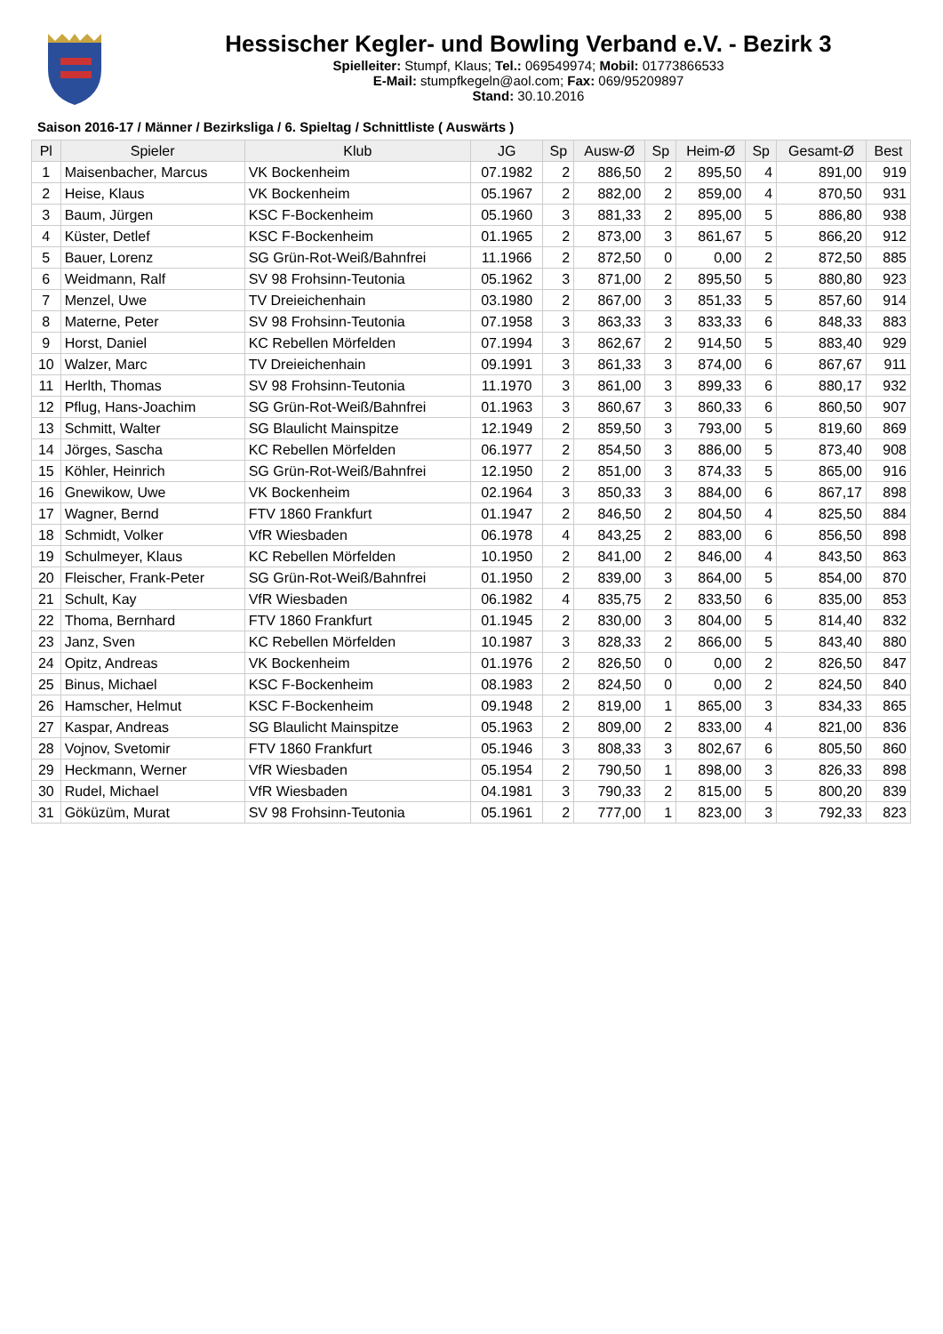Hessischer Kegler- und Bowling Verband e.V. - Bezirk 3
Spielleiter: Stumpf, Klaus; Tel.: 069549974; Mobil: 01773866533
E-Mail: stumpfkegeln@aol.com; Fax: 069/95209897
Stand: 30.10.2016
Saison 2016-17 / Männer / Bezirksliga / 6. Spieltag / Schnittliste ( Auswärts )
| Pl | Spieler | Klub | JG | Sp | Ausw-Ø | Sp | Heim-Ø | Sp | Gesamt-Ø | Best |
| --- | --- | --- | --- | --- | --- | --- | --- | --- | --- | --- |
| 1 | Maisenbacher, Marcus | VK Bockenheim | 07.1982 | 2 | 886,50 | 2 | 895,50 | 4 | 891,00 | 919 |
| 2 | Heise, Klaus | VK Bockenheim | 05.1967 | 2 | 882,00 | 2 | 859,00 | 4 | 870,50 | 931 |
| 3 | Baum, Jürgen | KSC F-Bockenheim | 05.1960 | 3 | 881,33 | 2 | 895,00 | 5 | 886,80 | 938 |
| 4 | Küster, Detlef | KSC F-Bockenheim | 01.1965 | 2 | 873,00 | 3 | 861,67 | 5 | 866,20 | 912 |
| 5 | Bauer, Lorenz | SG Grün-Rot-Weiß/Bahnfrei | 11.1966 | 2 | 872,50 | 0 | 0,00 | 2 | 872,50 | 885 |
| 6 | Weidmann, Ralf | SV 98 Frohsinn-Teutonia | 05.1962 | 3 | 871,00 | 2 | 895,50 | 5 | 880,80 | 923 |
| 7 | Menzel, Uwe | TV Dreieichenhain | 03.1980 | 2 | 867,00 | 3 | 851,33 | 5 | 857,60 | 914 |
| 8 | Materne, Peter | SV 98 Frohsinn-Teutonia | 07.1958 | 3 | 863,33 | 3 | 833,33 | 6 | 848,33 | 883 |
| 9 | Horst, Daniel | KC Rebellen Mörfelden | 07.1994 | 3 | 862,67 | 2 | 914,50 | 5 | 883,40 | 929 |
| 10 | Walzer, Marc | TV Dreieichenhain | 09.1991 | 3 | 861,33 | 3 | 874,00 | 6 | 867,67 | 911 |
| 11 | Herlth, Thomas | SV 98 Frohsinn-Teutonia | 11.1970 | 3 | 861,00 | 3 | 899,33 | 6 | 880,17 | 932 |
| 12 | Pflug, Hans-Joachim | SG Grün-Rot-Weiß/Bahnfrei | 01.1963 | 3 | 860,67 | 3 | 860,33 | 6 | 860,50 | 907 |
| 13 | Schmitt, Walter | SG Blaulicht Mainspitze | 12.1949 | 2 | 859,50 | 3 | 793,00 | 5 | 819,60 | 869 |
| 14 | Jörges, Sascha | KC Rebellen Mörfelden | 06.1977 | 2 | 854,50 | 3 | 886,00 | 5 | 873,40 | 908 |
| 15 | Köhler, Heinrich | SG Grün-Rot-Weiß/Bahnfrei | 12.1950 | 2 | 851,00 | 3 | 874,33 | 5 | 865,00 | 916 |
| 16 | Gnewikow, Uwe | VK Bockenheim | 02.1964 | 3 | 850,33 | 3 | 884,00 | 6 | 867,17 | 898 |
| 17 | Wagner, Bernd | FTV 1860 Frankfurt | 01.1947 | 2 | 846,50 | 2 | 804,50 | 4 | 825,50 | 884 |
| 18 | Schmidt, Volker | VfR Wiesbaden | 06.1978 | 4 | 843,25 | 2 | 883,00 | 6 | 856,50 | 898 |
| 19 | Schulmeyer, Klaus | KC Rebellen Mörfelden | 10.1950 | 2 | 841,00 | 2 | 846,00 | 4 | 843,50 | 863 |
| 20 | Fleischer, Frank-Peter | SG Grün-Rot-Weiß/Bahnfrei | 01.1950 | 2 | 839,00 | 3 | 864,00 | 5 | 854,00 | 870 |
| 21 | Schult, Kay | VfR Wiesbaden | 06.1982 | 4 | 835,75 | 2 | 833,50 | 6 | 835,00 | 853 |
| 22 | Thoma, Bernhard | FTV 1860 Frankfurt | 01.1945 | 2 | 830,00 | 3 | 804,00 | 5 | 814,40 | 832 |
| 23 | Janz, Sven | KC Rebellen Mörfelden | 10.1987 | 3 | 828,33 | 2 | 866,00 | 5 | 843,40 | 880 |
| 24 | Opitz, Andreas | VK Bockenheim | 01.1976 | 2 | 826,50 | 0 | 0,00 | 2 | 826,50 | 847 |
| 25 | Binus, Michael | KSC F-Bockenheim | 08.1983 | 2 | 824,50 | 0 | 0,00 | 2 | 824,50 | 840 |
| 26 | Hamscher, Helmut | KSC F-Bockenheim | 09.1948 | 2 | 819,00 | 1 | 865,00 | 3 | 834,33 | 865 |
| 27 | Kaspar, Andreas | SG Blaulicht Mainspitze | 05.1963 | 2 | 809,00 | 2 | 833,00 | 4 | 821,00 | 836 |
| 28 | Vojnov, Svetomir | FTV 1860 Frankfurt | 05.1946 | 3 | 808,33 | 3 | 802,67 | 6 | 805,50 | 860 |
| 29 | Heckmann, Werner | VfR Wiesbaden | 05.1954 | 2 | 790,50 | 1 | 898,00 | 3 | 826,33 | 898 |
| 30 | Rudel, Michael | VfR Wiesbaden | 04.1981 | 3 | 790,33 | 2 | 815,00 | 5 | 800,20 | 839 |
| 31 | Göküzüm, Murat | SV 98 Frohsinn-Teutonia | 05.1961 | 2 | 777,00 | 1 | 823,00 | 3 | 792,33 | 823 |